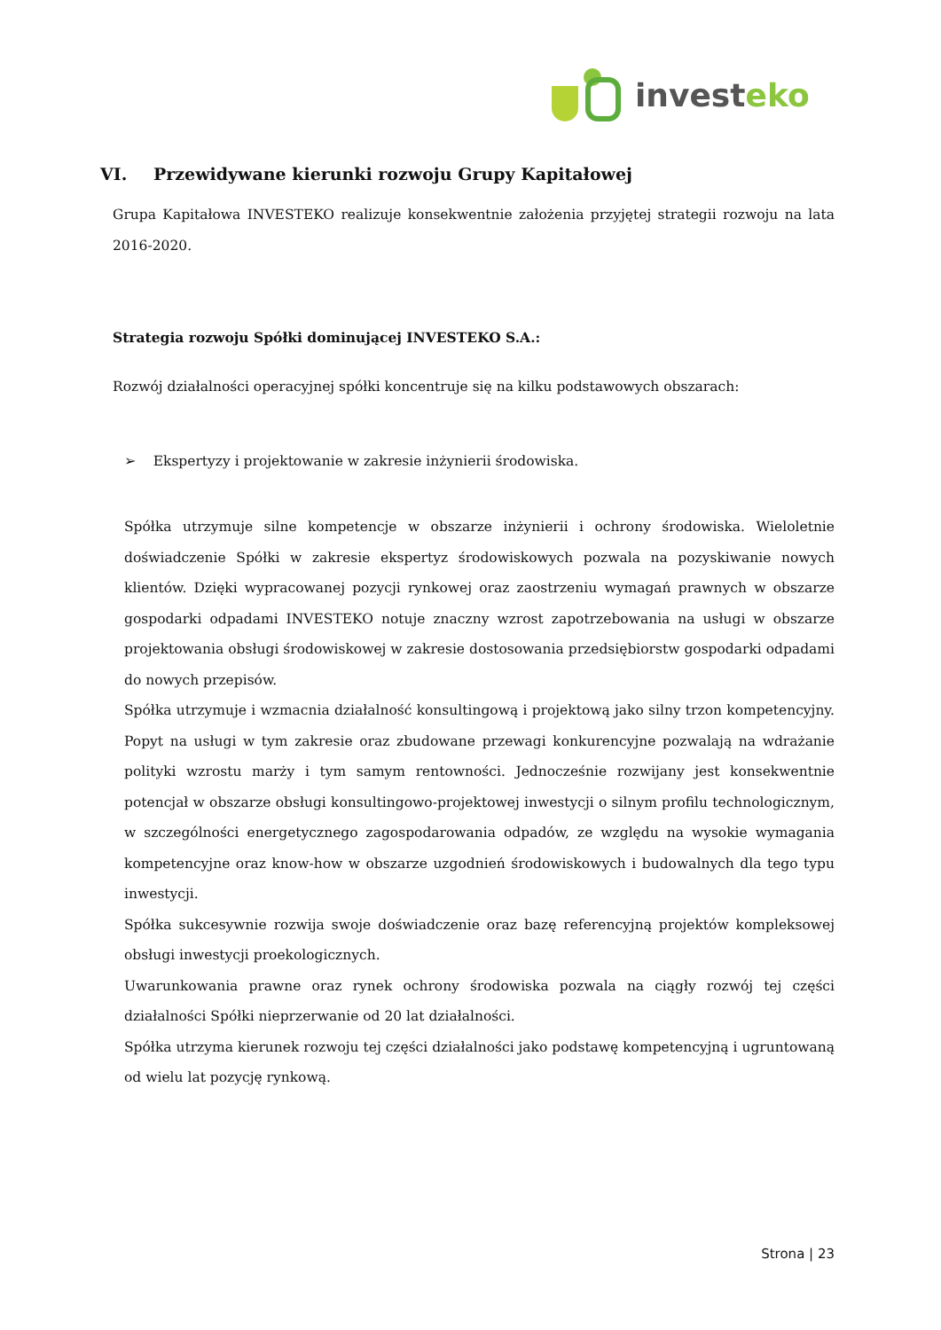investeko
VI. Przewidywane kierunki rozwoju Grupy Kapitałowej
Grupa Kapitałowa INVESTEKO realizuje konsekwentnie założenia przyjętej strategii rozwoju na lata 2016-2020.
Strategia rozwoju Spółki dominującej INVESTEKO S.A.:
Rozwój działalności operacyjnej spółki koncentruje się na kilku podstawowych obszarach:
➢ Ekspertyzy i projektowanie w zakresie inżynierii środowiska.
Spółka utrzymuje silne kompetencje w obszarze inżynierii i ochrony środowiska. Wieloletnie doświadczenie Spółki w zakresie ekspertyz środowiskowych pozwala na pozyskiwanie nowych klientów. Dzięki wypracowanej pozycji rynkowej oraz zaostrzeniu wymagań prawnych w obszarze gospodarki odpadami INVESTEKO notuje znaczny wzrost zapotrzebowania na usługi w obszarze projektowania obsługi środowiskowej w zakresie dostosowania przedsiębiorstw gospodarki odpadami do nowych przepisów.
Spółka utrzymuje i wzmacnia działalność konsultingową i projektową jako silny trzon kompetencyjny. Popyt na usługi w tym zakresie oraz zbudowane przewagi konkurencyjne pozwalają na wdrażanie polityki wzrostu marży i tym samym rentowności. Jednocześnie rozwijany jest konsekwentnie potencjał w obszarze obsługi konsultingowo-projektowej inwestycji o silnym profilu technologicznym, w szczególności energetycznego zagospodarowania odpadów, ze względu na wysokie wymagania kompetencyjne oraz know-how w obszarze uzgodnień środowiskowych i budowalnych dla tego typu inwestycji.
Spółka sukcesywnie rozwija swoje doświadczenie oraz bazę referencyjną projektów kompleksowej obsługi inwestycji proekologicznych.
Uwarunkowania prawne oraz rynek ochrony środowiska pozwala na ciągły rozwój tej części działalności Spółki nieprzerwanie od 20 lat działalności.
Spółka utrzyma kierunek rozwoju tej części działalności jako podstawę kompetencyjną i ugruntowaną od wielu lat pozycję rynkową.
Strona | 23